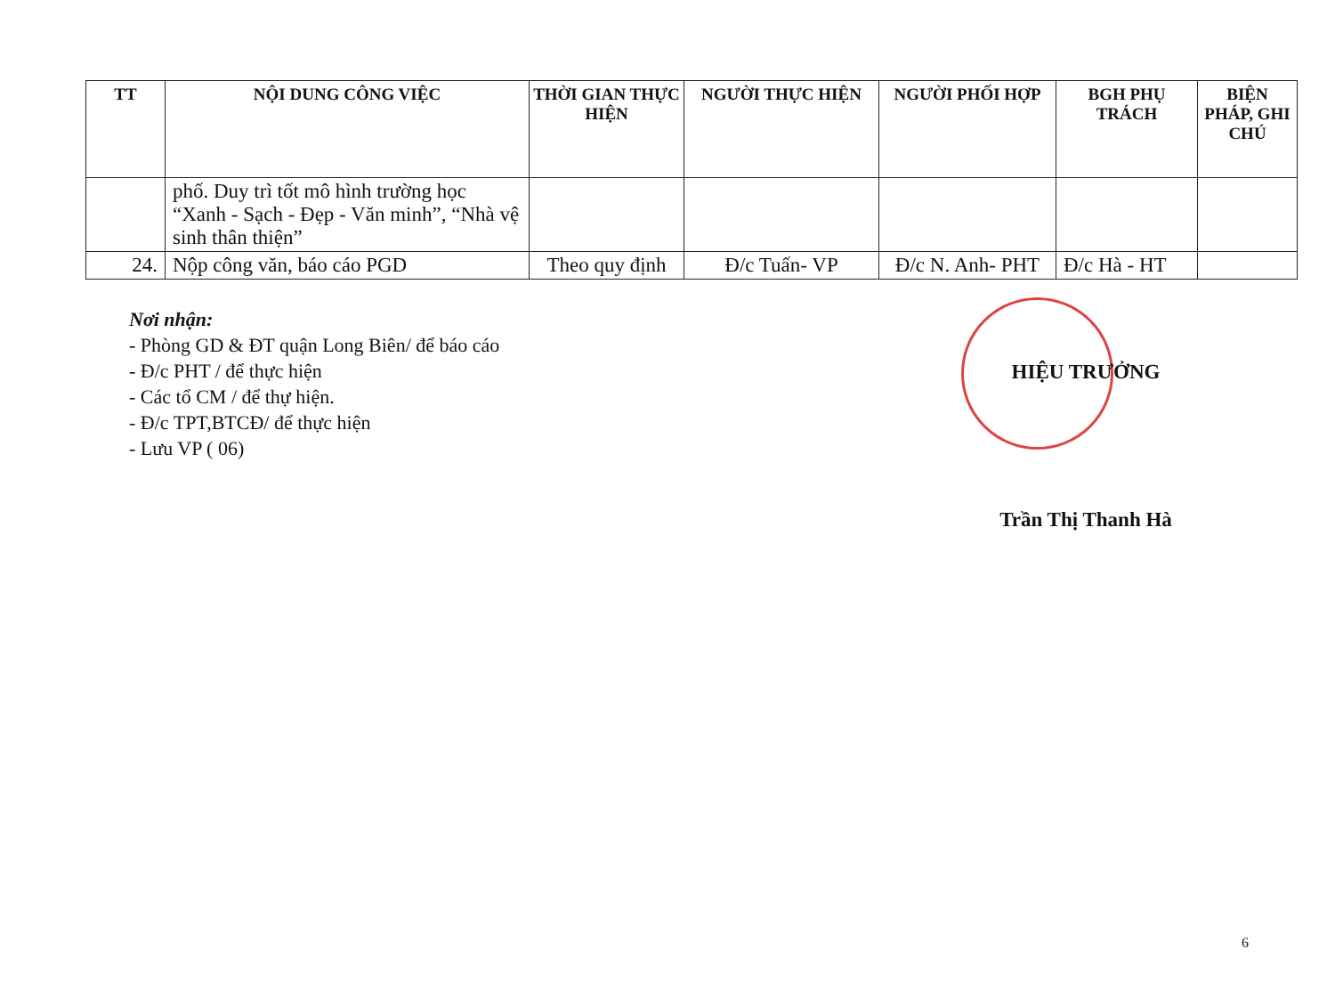| TT | NỘI DUNG CÔNG VIỆC | THỜI GIAN THỰC HIỆN | NGƯỜI THỰC HIỆN | NGƯỜI PHỐI HỢP | BGH PHỤ TRÁCH | BIỆN PHÁP, GHI CHÚ |
| --- | --- | --- | --- | --- | --- | --- |
| | phố. Duy trì tốt mô hình trường học “Xanh - Sạch - Đẹp - Văn minh”, “Nhà vệ sinh thân thiện” | | | | | |
| 24. | Nộp công văn, báo cáo PGD | Theo quy định | Đ/c Tuấn- VP | Đ/c N. Anh- PHT | Đ/c Hà - HT | |
Nơi nhận:
- Phòng GD & ĐT quận Long Biên/ để báo cáo
- Đ/c PHT / để thực hiện
- Các tổ CM / để thự hiện.
- Đ/c TPT,BTCĐ/ để thực hiện
- Lưu VP ( 06)
HIỆU TRƯỞNG
Trần Thị Thanh Hà
6